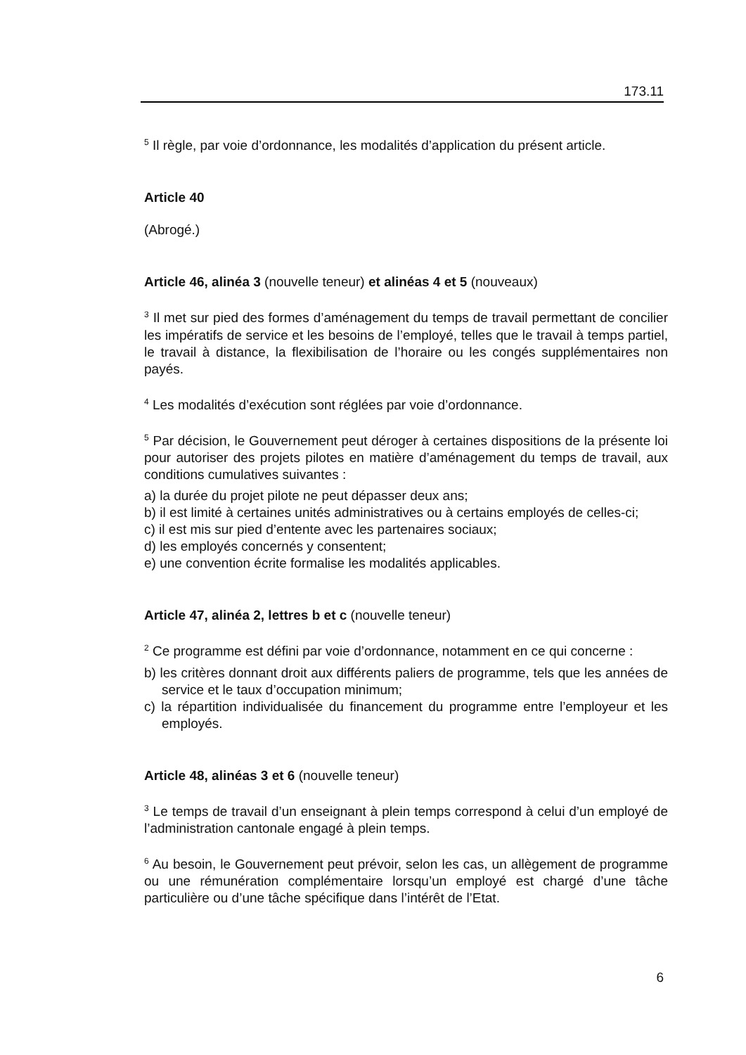173.11
<sup>5</sup> Il règle, par voie d’ordonnance, les modalités d’application du présent article.
Article 40
(Abrogé.)
Article 46, alinéa 3 (nouvelle teneur) et alinéas 4 et 5 (nouveaux)
<sup>3</sup> Il met sur pied des formes d’aménagement du temps de travail permettant de concilier les impératifs de service et les besoins de l’employé, telles que le travail à temps partiel, le travail à distance, la flexibilisation de l’horaire ou les congés supplémentaires non payés.
<sup>4</sup> Les modalités d’exécution sont réglées par voie d’ordonnance.
<sup>5</sup> Par décision, le Gouvernement peut déroger à certaines dispositions de la présente loi pour autoriser des projets pilotes en matière d’aménagement du temps de travail, aux conditions cumulatives suivantes :
a) la durée du projet pilote ne peut dépasser deux ans;
b) il est limité à certaines unités administratives ou à certains employés de celles-ci;
c) il est mis sur pied d’entente avec les partenaires sociaux;
d) les employés concernés y consentent;
e) une convention écrite formalise les modalités applicables.
Article 47, alinéa 2, lettres b et c (nouvelle teneur)
<sup>2</sup> Ce programme est défini par voie d’ordonnance, notamment en ce qui concerne :
b) les critères donnant droit aux différents paliers de programme, tels que les années de service et le taux d’occupation minimum;
c) la répartition individualisée du financement du programme entre l’employeur et les employés.
Article 48, alinéas 3 et 6 (nouvelle teneur)
<sup>3</sup> Le temps de travail d’un enseignant à plein temps correspond à celui d’un employé de l’administration cantonale engagé à plein temps.
<sup>6</sup> Au besoin, le Gouvernement peut prévoir, selon les cas, un allègement de programme ou une rémunération complémentaire lorsqu’un employé est chargé d’une tâche particulière ou d’une tâche spécifique dans l’intérêt de l’Etat.
6